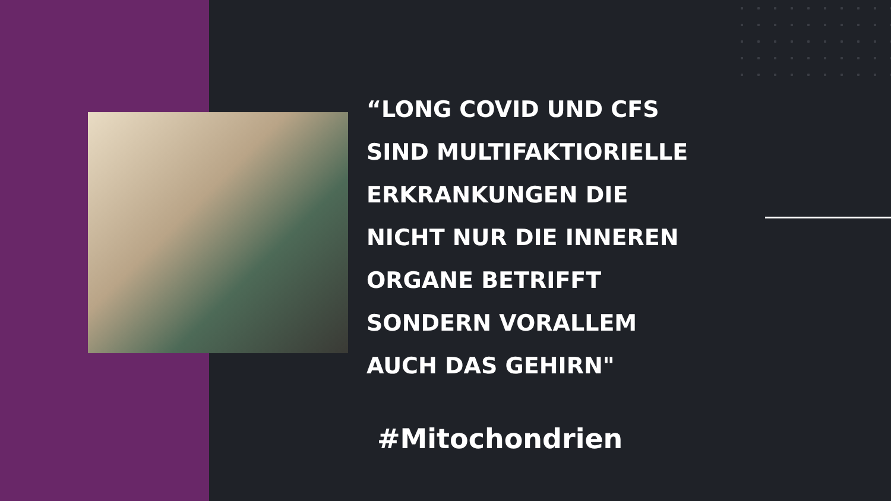“LONG COVID UND CFS
SIND MULTIFAKTIORIELLE
ERKRANKUNGEN DIE
NICHT NUR DIE INNEREN
ORGANE BETRIFFT
SONDERN VORALLEM
AUCH DAS GEHIRN"
#Mitochondrien